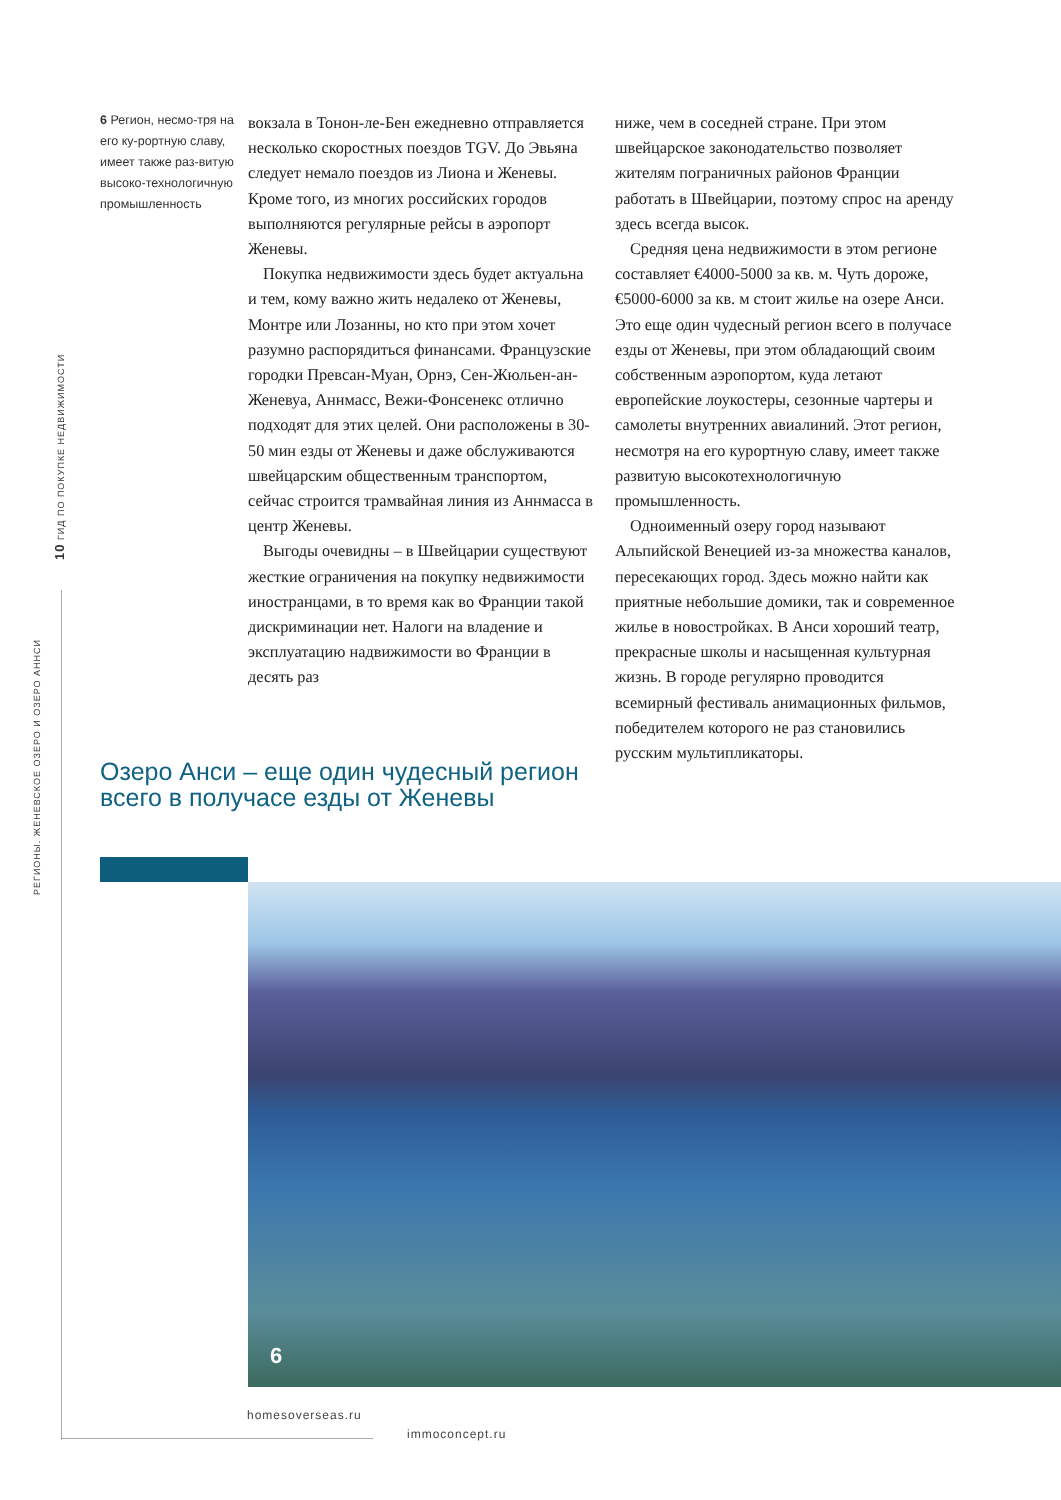10 ГИД ПО ПОКУПКЕ НЕДВИЖИМОСТИ
РЕГИОНЫ. ЖЕНЕВСКОЕ ОЗЕРО И ОЗЕРО АННСИ
6 Регион, несмо-тря на его ку-рортную славу, имеет также раз-витую высоко-технологичную промышленность
вокзала в Тонон-ле-Бен ежедневно отправляется несколько скоростных поездов TGV. До Эвьяна следует немало поездов из Лиона и Женевы. Кроме того, из многих российских городов выполняются регулярные рейсы в аэропорт Женевы.
Покупка недвижимости здесь будет актуальна и тем, кому важно жить недалеко от Женевы, Монтре или Лозанны, но кто при этом хочет разумно распорядиться финансами. Французские городки Превсан-Муан, Орнэ, Сен-Жюльен-ан-Женевуа, Аннмасс, Вежи-Фонсенекс отлично подходят для этих целей. Они расположены в 30-50 мин езды от Женевы и даже обслуживаются швейцарским общественным транспортом, сейчас строится трамвайная линия из Аннмасса в центр Женевы.
Выгоды очевидны – в Швейцарии существуют жесткие ограничения на покупку недвижимости иностранцами, в то время как во Франции такой дискриминации нет. Налоги на владение и эксплуатацию надвижимости во Франции в десять раз
ниже, чем в соседней стране. При этом швейцарское законодательство позволяет жителям пограничных районов Франции работать в Швейцарии, поэтому спрос на аренду здесь всегда высок.
Средняя цена недвижимости в этом регионе составляет €4000-5000 за кв. м. Чуть дороже, €5000-6000 за кв. м стоит жилье на озере Анси. Это еще один чудесный регион всего в получасе езды от Женевы, при этом обладающий своим собственным аэропортом, куда летают европейские лоукостеры, сезонные чартеры и самолеты внутренних авиалиний. Этот регион, несмотря на его курортную славу, имеет также развитую высокотехнологичную промышленность.
Одноименный озеру город называют Альпийской Венецией из-за множества каналов, пересекающих город. Здесь можно найти как приятные небольшие домики, так и современное жилье в новостройках. В Анси хороший театр, прекрасные школы и насыщенная культурная жизнь. В городе регулярно проводится всемирный фестиваль анимационных фильмов, победителем которого не раз становились русским мультипликаторы.
Озеро Анси – еще один чудесный регион всего в получасе езды от Женевы
6
homesoverseas.ru
immoconcept.ru